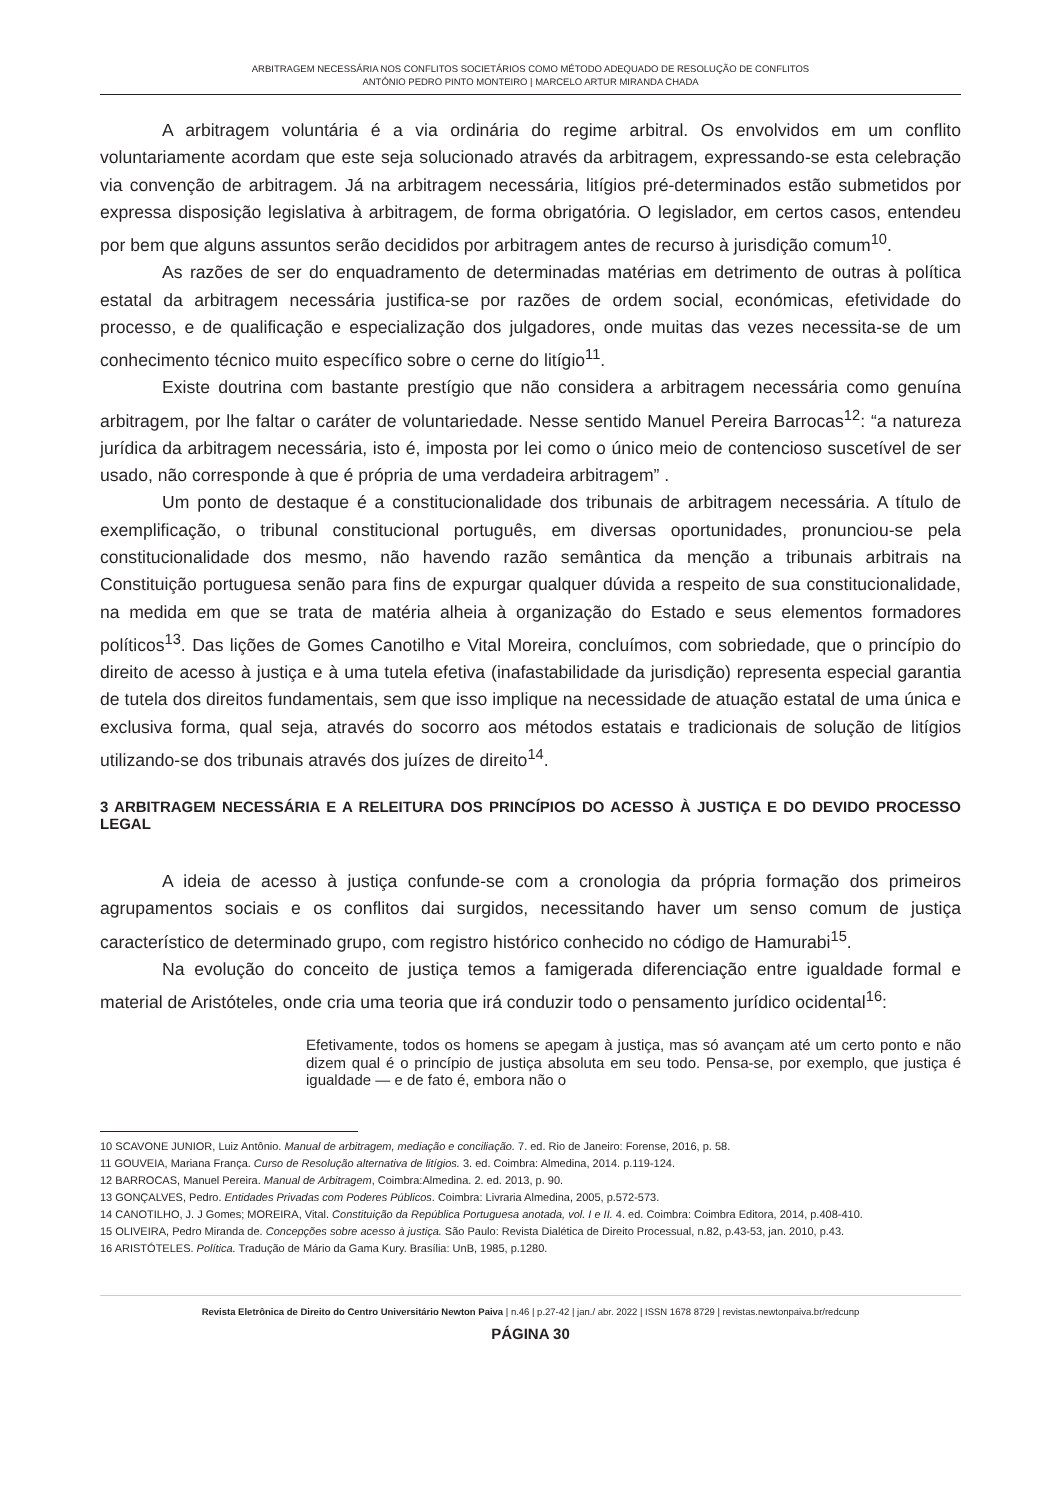ARBITRAGEM NECESSÁRIA NOS CONFLITOS SOCIETÁRIOS COMO MÉTODO ADEQUADO DE RESOLUÇÃO DE CONFLITOS
ANTÓNIO PEDRO PINTO MONTEIRO | MARCELO ARTUR MIRANDA CHADA
A arbitragem voluntária é a via ordinária do regime arbitral. Os envolvidos em um conflito voluntariamente acordam que este seja solucionado através da arbitragem, expressando-se esta celebração via convenção de arbitragem. Já na arbitragem necessária, litígios pré-determinados estão submetidos por expressa disposição legislativa à arbitragem, de forma obrigatória. O legislador, em certos casos, entendeu por bem que alguns assuntos serão decididos por arbitragem antes de recurso à jurisdição comum<sup>10</sup>.
As razões de ser do enquadramento de determinadas matérias em detrimento de outras à política estatal da arbitragem necessária justifica-se por razões de ordem social, económicas, efetividade do processo, e de qualificação e especialização dos julgadores, onde muitas das vezes necessita-se de um conhecimento técnico muito específico sobre o cerne do litígio<sup>11</sup>.
Existe doutrina com bastante prestígio que não considera a arbitragem necessária como genuína arbitragem, por lhe faltar o caráter de voluntariedade. Nesse sentido Manuel Pereira Barrocas<sup>12</sup>: “a natureza jurídica da arbitragem necessária, isto é, imposta por lei como o único meio de contencioso suscetível de ser usado, não corresponde à que é própria de uma verdadeira arbitragem” .
Um ponto de destaque é a constitucionalidade dos tribunais de arbitragem necessária. A título de exemplificação, o tribunal constitucional português, em diversas oportunidades, pronunciou-se pela constitucionalidade dos mesmo, não havendo razão semântica da menção a tribunais arbitrais na Constituição portuguesa senão para fins de expurgar qualquer dúvida a respeito de sua constitucionalidade, na medida em que se trata de matéria alheia à organização do Estado e seus elementos formadores políticos<sup>13</sup>. Das lições de Gomes Canotilho e Vital Moreira, concluímos, com sobriedade, que o princípio do direito de acesso à justiça e à uma tutela efetiva (inafastabilidade da jurisdição) representa especial garantia de tutela dos direitos fundamentais, sem que isso implique na necessidade de atuação estatal de uma única e exclusiva forma, qual seja, através do socorro aos métodos estatais e tradicionais de solução de litígios utilizando-se dos tribunais através dos juízes de direito<sup>14</sup>.
3 ARBITRAGEM NECESSÁRIA E A RELEITURA DOS PRINCÍPIOS DO ACESSO À JUSTIÇA E DO DEVIDO PROCESSO LEGAL
A ideia de acesso à justiça confunde-se com a cronologia da própria formação dos primeiros agrupamentos sociais e os conflitos dai surgidos, necessitando haver um senso comum de justiça característico de determinado grupo, com registro histórico conhecido no código de Hamurabi<sup>15</sup>.
Na evolução do conceito de justiça temos a famigerada diferenciação entre igualdade formal e material de Aristóteles, onde cria uma teoria que irá conduzir todo o pensamento jurídico ocidental<sup>16</sup>:
Efetivamente, todos os homens se apegam à justiça, mas só avançam até um certo ponto e não dizem qual é o princípio de justiça absoluta em seu todo. Pensa-se, por exemplo, que justiça é igualdade — e de fato é, embora não o
10 SCAVONE JUNIOR, Luiz Antônio. Manual de arbitragem, mediação e conciliação. 7. ed. Rio de Janeiro: Forense, 2016, p. 58.
11 GOUVEIA, Mariana França. Curso de Resolução alternativa de litígios. 3. ed. Coimbra: Almedina, 2014. p.119-124.
12 BARROCAS, Manuel Pereira. Manual de Arbitragem, Coimbra:Almedina. 2. ed. 2013, p. 90.
13 GONÇALVES, Pedro. Entidades Privadas com Poderes Públicos. Coimbra: Livraria Almedina, 2005, p.572-573.
14 CANOTILHO, J. J Gomes; MOREIRA, Vital. Constituição da República Portuguesa anotada, vol. I e II. 4. ed. Coimbra: Coimbra Editora, 2014, p.408-410.
15 OLIVEIRA, Pedro Miranda de. Concepções sobre acesso à justiça. São Paulo: Revista Dialética de Direito Processual, n.82, p.43-53, jan. 2010, p.43.
16 ARISTÓTELES. Política. Tradução de Mário da Gama Kury. Brasília: UnB, 1985, p.1280.
Revista Eletrônica de Direito do Centro Universitário Newton Paiva | n.46 | p.27-42 | jan./ abr. 2022 | ISSN 1678 8729 | revistas.newtonpaiva.br/redcunp
PÁGINA 30